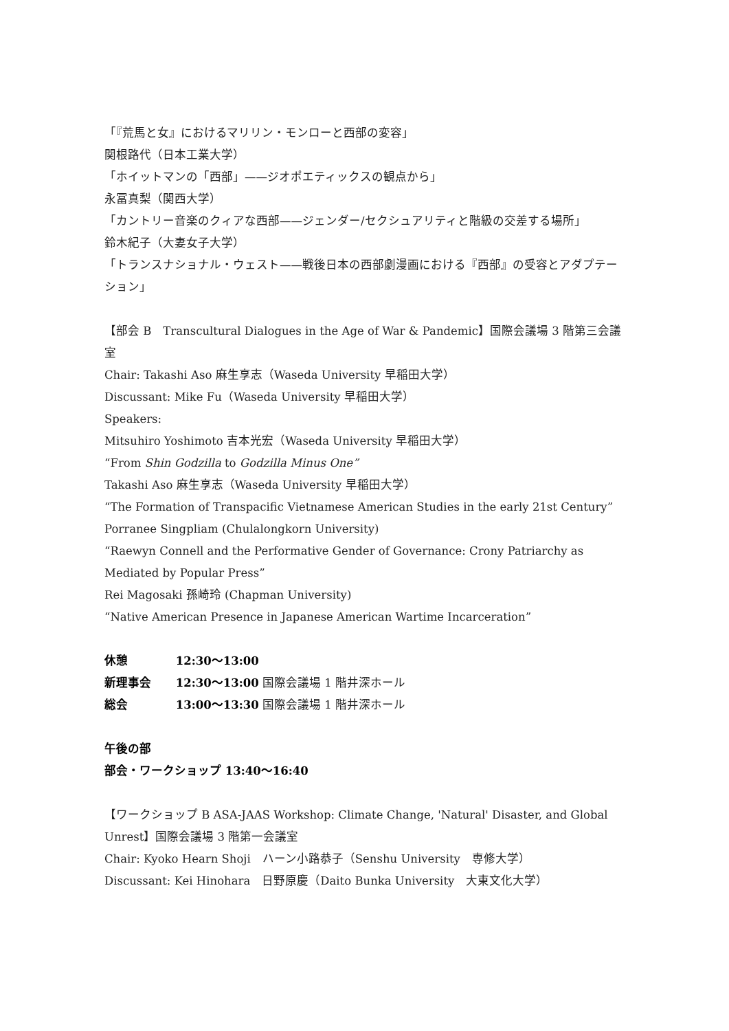「『荒馬と女』におけるマリリン・モンローと西部の変容」
関根路代（日本工業大学）
「ホイットマンの「西部」——ジオポエティックスの観点から」
永冨真梨（関西大学）
「カントリー音楽のクィアな西部——ジェンダー/セクシュアリティと階級の交差する場所」
鈴木紀子（大妻女子大学）
「トランスナショナル・ウェスト——戦後日本の西部劇漫画における『西部』の受容とアダプテーション」
【部会 B　Transcultural Dialogues in the Age of War & Pandemic】国際会議場 3 階第三会議室
Chair: Takashi Aso 麻生享志（Waseda University 早稲田大学）
Discussant: Mike Fu（Waseda University 早稲田大学）
Speakers:
Mitsuhiro Yoshimoto 吉本光宏（Waseda University 早稲田大学）
“From Shin Godzilla to Godzilla Minus One”
Takashi Aso 麻生享志（Waseda University 早稲田大学）
“The Formation of Transpacific Vietnamese American Studies in the early 21st Century”
Porranee Singpliam (Chulalongkorn University)
“Raewyn Connell and the Performative Gender of Governance: Crony Patriarchy as Mediated by Popular Press”
Rei Magosaki 孫崎玲 (Chapman University)
“Native American Presence in Japanese American Wartime Incarceration”
休憩 12:30〜13:00
新理事会 12:30〜13:00 国際会議場 1 階井深ホール
総会 13:00〜13:30 国際会議場 1 階井深ホール
午後の部
部会・ワークショップ 13:40〜16:40
【ワークショップ B ASA-JAAS Workshop: Climate Change, 'Natural' Disaster, and Global Unrest】国際会議場 3 階第一会議室
Chair: Kyoko Hearn Shoji　ハーン小路恭子（Senshu University　専修大学）
Discussant: Kei Hinohara　日野原慶（Daito Bunka University　大東文化大学）